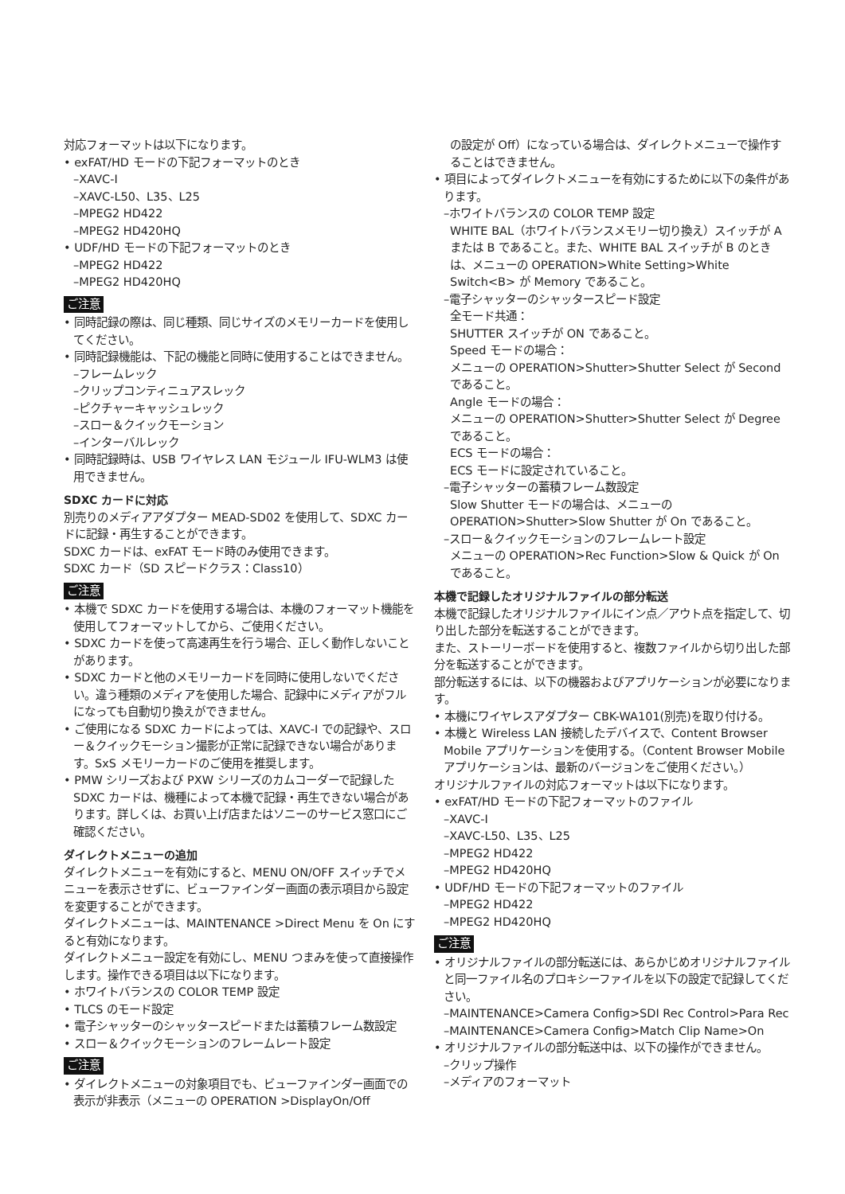対応フォーマットは以下になります。
• exFAT/HD モードの下記フォーマットのとき
–XAVC-I
–XAVC-L50、L35、L25
–MPEG2 HD422
–MPEG2 HD420HQ
• UDF/HD モードの下記フォーマットのとき
–MPEG2 HD422
–MPEG2 HD420HQ
ご注意
• 同時記録の際は、同じ種類、同じサイズのメモリーカードを使用してください。
• 同時記録機能は、下記の機能と同時に使用することはできません。
–フレームレック
–クリップコンティニュアスレック
–ピクチャーキャッシュレック
–スロー＆クイックモーション
–インターバルレック
• 同時記録時は、USB ワイヤレス LAN モジュール IFU-WLM3 は使用できません。
SDXC カードに対応
別売りのメディアアダプター MEAD-SD02 を使用して、SDXC カードに記録・再生することができます。
SDXC カードは、exFAT モード時のみ使用できます。
SDXC カード（SD スピードクラス：Class10）
ご注意
• 本機で SDXC カードを使用する場合は、本機のフォーマット機能を使用してフォーマットしてから、ご使用ください。
• SDXC カードを使って高速再生を行う場合、正しく動作しないことがあります。
• SDXC カードと他のメモリーカードを同時に使用しないでください。違う種類のメディアを使用した場合、記録中にメディアがフルになっても自動切り換えができません。
• ご使用になる SDXC カードによっては、XAVC-I での記録や、スロー＆クイックモーション撮影が正常に記録できない場合があります。SxS メモリーカードのご使用を推奨します。
• PMW シリーズおよび PXW シリーズのカムコーダーで記録した SDXC カードは、機種によって本機で記録・再生できない場合があります。詳しくは、お買い上げ店またはソニーのサービス窓口にご確認ください。
ダイレクトメニューの追加
ダイレクトメニューを有効にすると、MENU ON/OFF スイッチでメニューを表示させずに、ビューファインダー画面の表示項目から設定を変更することができます。
ダイレクトメニューは、MAINTENANCE >Direct Menu を On にすると有効になります。
ダイレクトメニュー設定を有効にし、MENU つまみを使って直接操作します。操作できる項目は以下になります。
• ホワイトバランスの COLOR TEMP 設定
• TLCS のモード設定
• 電子シャッターのシャッタースピードまたは蓄積フレーム数設定
• スロー＆クイックモーションのフレームレート設定
ご注意
• ダイレクトメニューの対象項目でも、ビューファインダー画面での表示が非表示（メニューの OPERATION >DisplayOn/Off
の設定が Off）になっている場合は、ダイレクトメニューで操作することはできません。
• 項目によってダイレクトメニューを有効にするために以下の条件があります。
–ホワイトバランスの COLOR TEMP 設定
WHITE BAL（ホワイトバランスメモリー切り換え）スイッチが A または B であること。また、WHITE BAL スイッチが B のときは、メニューの OPERATION>White Setting>White Switch<B> が Memory であること。
–電子シャッターのシャッタースピード設定
全モード共通：
SHUTTER スイッチが ON であること。
Speed モードの場合：
メニューの OPERATION>Shutter>Shutter Select が Second であること。
Angle モードの場合：
メニューの OPERATION>Shutter>Shutter Select が Degree であること。
ECS モードの場合：
ECS モードに設定されていること。
–電子シャッターの蓄積フレーム数設定
Slow Shutter モードの場合は、メニューの OPERATION>Shutter>Slow Shutter が On であること。
–スロー＆クイックモーションのフレームレート設定
メニューの OPERATION>Rec Function>Slow & Quick が On であること。
本機で記録したオリジナルファイルの部分転送
本機で記録したオリジナルファイルにイン点／アウト点を指定して、切り出した部分を転送することができます。
また、ストーリーボードを使用すると、複数ファイルから切り出した部分を転送することができます。
部分転送するには、以下の機器およびアプリケーションが必要になります。
• 本機にワイヤレスアダプター CBK-WA101(別売)を取り付ける。
• 本機と Wireless LAN 接続したデバイスで、Content Browser Mobile アプリケーションを使用する。（Content Browser Mobile アプリケーションは、最新のバージョンをご使用ください。）
オリジナルファイルの対応フォーマットは以下になります。
• exFAT/HD モードの下記フォーマットのファイル
–XAVC-I
–XAVC-L50、L35、L25
–MPEG2 HD422
–MPEG2 HD420HQ
• UDF/HD モードの下記フォーマットのファイル
–MPEG2 HD422
–MPEG2 HD420HQ
ご注意
• オリジナルファイルの部分転送には、あらかじめオリジナルファイルと同一ファイル名のプロキシーファイルを以下の設定で記録してください。
–MAINTENANCE>Camera Config>SDI Rec Control>Para Rec
–MAINTENANCE>Camera Config>Match Clip Name>On
• オリジナルファイルの部分転送中は、以下の操作ができません。
–クリップ操作
–メディアのフォーマット